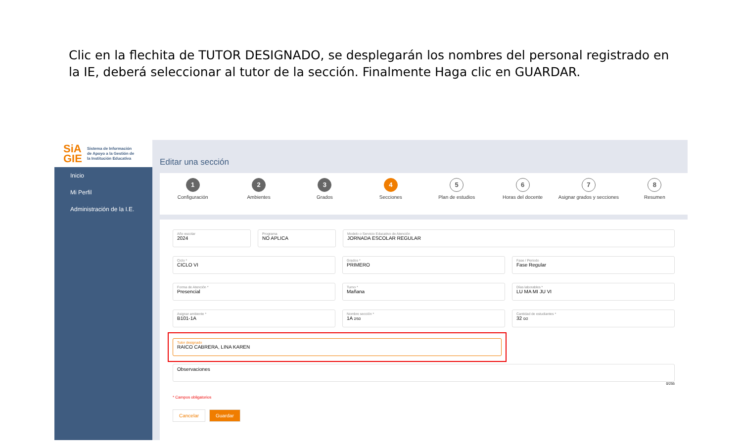Clic en la flechita de TUTOR DESIGNADO, se desplegarán los nombres del personal registrado en la IE, deberá seleccionar al tutor de la sección. Finalmente Haga clic en GUARDAR.
SiA
GIE Sistema de Información
de Apoyo a la Gestión de
la Institución Educativa
Inicio
Mi Perfil
Administración de la I.E.
Editar una sección
1
Configuración
2
Ambientes
3
Grados
4
Secciones
5
Plan de estudios
6
Horas del docente
7
Asignar grados y secciones
8
Resumen
Año escolar
2024
Programa
NO APLICA
Modelo o Servicio Educativo de Atención
JORNADA ESCOLAR REGULAR
Ciclo *
CICLO VI
Grados *
PRIMERO
Fase / Periodo
Fase Regular
Forma de Atención *
Presencial
Turno *
Mañana
Días laborables *
LU MA MI JU VI
Asignar ambiente *
B101-1A
Nombre sección *
1A 2/50
Cantidad de estudiantes *
32 0/2
Tutor designado
RAICO CABRERA, LINA KAREN
Observaciones
0/255
* Campos obligatorios
Cancelar Guardar